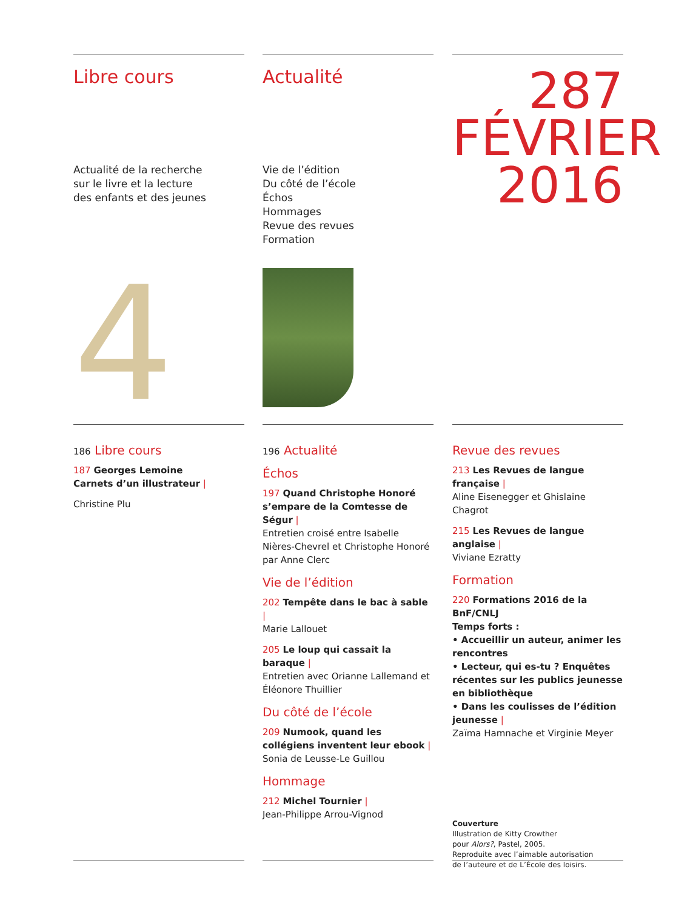Libre cours
Actualité de la recherche
sur le livre et la lecture
des enfants et des jeunes
4
Actualité
Vie de l’édition
Du côté de l’école
Échos
Hommages
Revue des revues
Formation
287
FÉVRIER
2016
186 Libre cours
187 Georges Lemoine
Carnets d’un illustrateur |
Christine Plu
196 Actualité
Échos
197 Quand Christophe Honoré s’empare de la Comtesse de Ségur |
Entretien croisé entre Isabelle Nières-Chevrel et Christophe Honoré par Anne Clerc
Vie de l’édition
202 Tempête dans le bac à sable |
Marie Lallouet
205 Le loup qui cassait la baraque |
Entretien avec Orianne Lallemand et Éléonore Thuillier
Du côté de l’école
209 Numook, quand les collégiens inventent leur ebook |
Sonia de Leusse-Le Guillou
Hommage
212 Michel Tournier |
Jean-Philippe Arrou-Vignod
Revue des revues
213 Les Revues de langue française |
Aline Eisenegger et Ghislaine Chagrot
215 Les Revues de langue anglaise |
Viviane Ezratty
Formation
220 Formations 2016 de la BnF/CNLJ
Temps forts :
• Accueillir un auteur, animer les rencontres
• Lecteur, qui es-tu ? Enquêtes récentes sur les publics jeunesse en bibliothèque
• Dans les coulisses de l’édition jeunesse |
Zaïma Hamnache et Virginie Meyer
Couverture
Illustration de Kitty Crowther
pour Alors?, Pastel, 2005.
Reproduite avec l’aimable autorisation
de l’auteure et de L’École des loisirs.